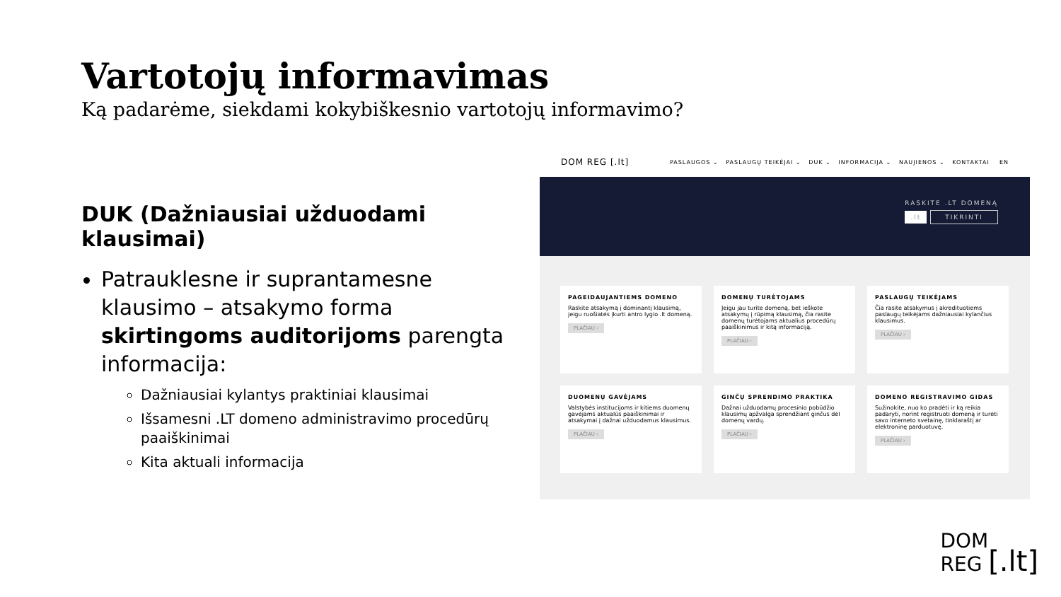Vartotojų informavimas
Ką padarėme, siekdami kokybiškesnio vartotojų informavimo?
DUK (Dažniausiai užduodami klausimai)
Patrauklesne ir suprantamesne klausimo – atsakymo forma skirtingoms auditorijoms parengta informacija:
Dažniausiai kylantys praktiniai klausimai
Išsamesni .LT domeno administravimo procedūrų paaiškinimai
Kita aktuali informacija
DOM REG [.lt] PASLAUGOS ⌄ PASLAUGŲ TEIKĖJAI ⌄ DUK ⌄ INFORMACIJA ⌄ NAUJIENOS ⌄ KONTAKTAI EN
RASKITE .LT DOMENĄ
.lt TIKRINTI
PAGEIDAUJANTIEMS DOMENO
Raskite atsakymą į dominantį klausimą, jeigu ruošiatės įkurti antro lygio .lt domeną.
PLAČIAU ›
DOMENŲ TURĖTOJAMS
Jeigu jau turite domeną, bet ieškote atsakymų į rūpimą klausimą, čia rasite domenų turėtojams aktualius procedūrų paaiškinimus ir kitą informaciją.
PLAČIAU ›
PASLAUGŲ TEIKĖJAMS
Čia rasite atsakymus į akredituotiems paslaugų teikėjams dažniausiai kylančius klausimus.
PLAČIAU ›
DUOMENŲ GAVĖJAMS
Valstybės institucijoms ir kitiems duomenų gavėjams aktualūs paaiškinimai ir atsakymai į dažnai užduodamus klausimus.
PLAČIAU ›
GINČŲ SPRENDIMO PRAKTIKA
Dažnai užduodamų procesinio pobūdžio klausimų apžvalga sprendžiant ginčus dėl domenų vardų.
PLAČIAU ›
DOMENO REGISTRAVIMO GIDAS
Sužinokite, nuo ko pradėti ir ką reikia padaryti, norint registruoti domeną ir turėti savo interneto svetainę, tinklaraštį ar elektroninę parduotuvę.
PLAČIAU ›
DOM
REG [.lt]